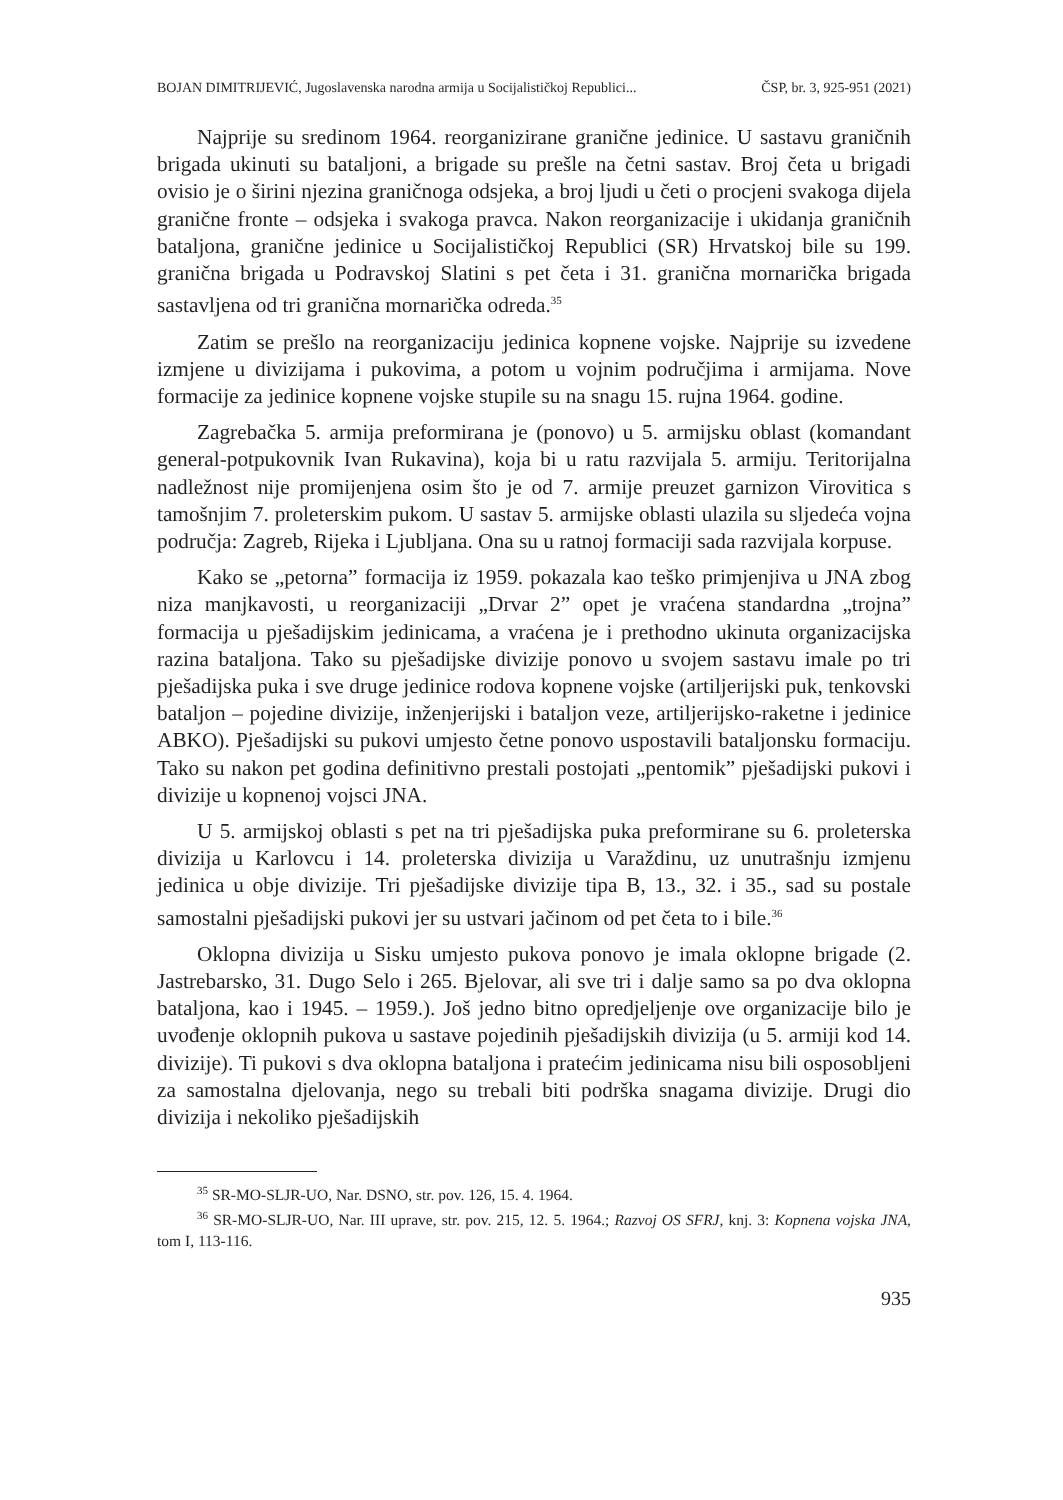BOJAN DIMITRIJEVIĆ, Jugoslavenska narodna armija u Socijalističkoj Republici... ČSP, br. 3, 925-951 (2021)
Najprije su sredinom 1964. reorganizirane granične jedinice. U sastavu graničnih brigada ukinuti su bataljoni, a brigade su prešle na četni sastav. Broj četa u brigadi ovisio je o širini njezina graničnoga odsjeka, a broj ljudi u četi o procjeni svakoga dijela granične fronte – odsjeka i svakoga pravca. Nakon reorganizacije i ukidanja graničnih bataljona, granične jedinice u Socijalističkoj Republici (SR) Hrvatskoj bile su 199. granična brigada u Podravskoj Slatini s pet četa i 31. granična mornarička brigada sastavljena od tri granična mornarička odreda.<sup>35</sup>
Zatim se prešlo na reorganizaciju jedinica kopnene vojske. Najprije su izvedene izmjene u divizijama i pukovima, a potom u vojnim područjima i armijama. Nove formacije za jedinice kopnene vojske stupile su na snagu 15. rujna 1964. godine.
Zagrebačka 5. armija preformirana je (ponovo) u 5. armijsku oblast (komandant general-potpukovnik Ivan Rukavina), koja bi u ratu razvijala 5. armiju. Teritorijalna nadležnost nije promijenjena osim što je od 7. armije preuzet garnizon Virovitica s tamošnjim 7. proleterskim pukom. U sastav 5. armijske oblasti ulazila su sljedeća vojna područja: Zagreb, Rijeka i Ljubljana. Ona su u ratnoj formaciji sada razvijala korpuse.
Kako se „petorna” formacija iz 1959. pokazala kao teško primjenjiva u JNA zbog niza manjkavosti, u reorganizaciji „Drvar 2” opet je vraćena standardna „trojna” formacija u pješadijskim jedinicama, a vraćena je i prethodno ukinuta organizacijska razina bataljona. Tako su pješadijske divizije ponovo u svojem sastavu imale po tri pješadijska puka i sve druge jedinice rodova kopnene vojske (artiljerijski puk, tenkovski bataljon – pojedine divizije, inženjerijski i bataljon veze, artiljerijsko-raketne i jedinice ABKO). Pješadijski su pukovi umjesto četne ponovo uspostavili bataljonsku formaciju. Tako su nakon pet godina definitivno prestali postojati „pentomik” pješadijski pukovi i divizije u kopnenoj vojsci JNA.
U 5. armijskoj oblasti s pet na tri pješadijska puka preformirane su 6. proleterska divizija u Karlovcu i 14. proleterska divizija u Varaždinu, uz unutrašnju izmjenu jedinica u obje divizije. Tri pješadijske divizije tipa B, 13., 32. i 35., sad su postale samostalni pješadijski pukovi jer su ustvari jačinom od pet četa to i bile.<sup>36</sup>
Oklopna divizija u Sisku umjesto pukova ponovo je imala oklopne brigade (2. Jastrebarsko, 31. Dugo Selo i 265. Bjelovar, ali sve tri i dalje samo sa po dva oklopna bataljona, kao i 1945. – 1959.). Još jedno bitno opredjeljenje ove organizacije bilo je uvođenje oklopnih pukova u sastave pojedinih pješadijskih divizija (u 5. armiji kod 14. divizije). Ti pukovi s dva oklopna bataljona i pratećim jedinicama nisu bili osposobljeni za samostalna djelovanja, nego su trebali biti podrška snagama divizije. Drugi dio divizija i nekoliko pješadijskih
<sup>35</sup> SR-MO-SLJR-UO, Nar. DSNO, str. pov. 126, 15. 4. 1964.
<sup>36</sup> SR-MO-SLJR-UO, Nar. III uprave, str. pov. 215, 12. 5. 1964.; Razvoj OS SFRJ, knj. 3: Kopnena vojska JNA, tom I, 113-116.
935